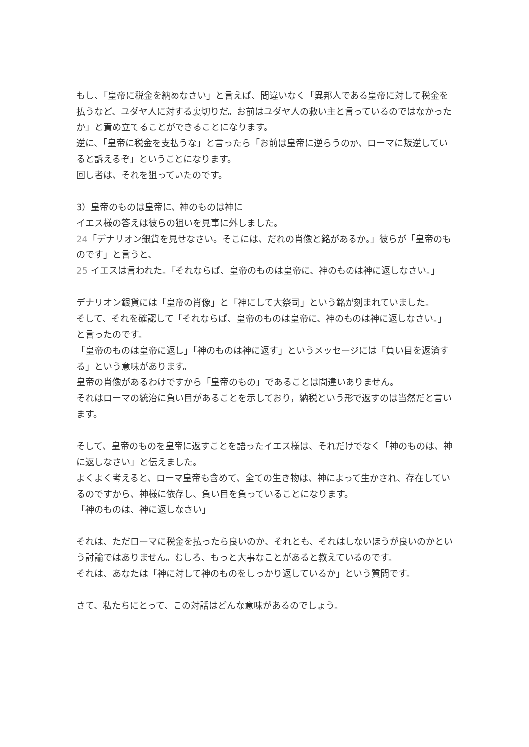もし、「皇帝に税金を納めなさい」と言えば、間違いなく「異邦人である皇帝に対して税金を払うなど、ユダヤ人に対する裏切りだ。お前はユダヤ人の救い主と言っているのではなかったか」と責め立てることができることになります。
逆に、「皇帝に税金を支払うな」と言ったら「お前は皇帝に逆らうのか、ローマに叛逆していると訴えるぞ」ということになります。
回し者は、それを狙っていたのです。
3）皇帝のものは皇帝に、神のものは神に
イエス様の答えは彼らの狙いを見事に外しました。
24「デナリオン銀貨を見せなさい。そこには、だれの肖像と銘があるか。」彼らが「皇帝のものです」と言うと、
25 イエスは言われた。「それならば、皇帝のものは皇帝に、神のものは神に返しなさい。」
デナリオン銀貨には「皇帝の肖像」と「神にして大祭司」という銘が刻まれていました。
そして、それを確認して「それならば、皇帝のものは皇帝に、神のものは神に返しなさい。」と言ったのです。
「皇帝のものは皇帝に返し」「神のものは神に返す」というメッセージには「負い目を返済する」という意味があります。
皇帝の肖像があるわけですから「皇帝のもの」であることは間違いありません。
それはローマの統治に負い目があることを示しており，納税という形で返すのは当然だと言います。
そして、皇帝のものを皇帝に返すことを語ったイエス様は、それだけでなく「神のものは、神に返しなさい」と伝えました。
よくよく考えると、ローマ皇帝も含めて、全ての生き物は、神によって生かされ、存在しているのですから、神様に依存し、負い目を負っていることになります。
「神のものは、神に返しなさい」
それは、ただローマに税金を払ったら良いのか、それとも、それはしないほうが良いのかという討論ではありません。むしろ、もっと大事なことがあると教えているのです。
それは、あなたは「神に対して神のものをしっかり返しているか」という質問です。
さて、私たちにとって、この対話はどんな意味があるのでしょう。